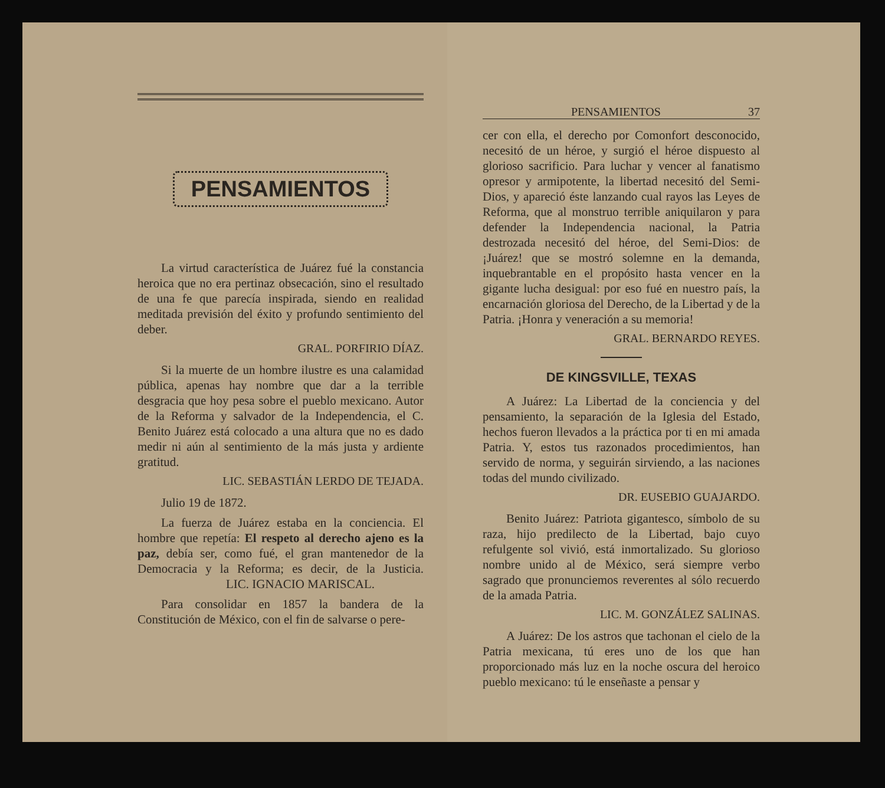PENSAMIENTOS
La virtud característica de Juárez fué la constancia heroica que no era pertinaz obsecación, sino el resultado de una fe que parecía inspirada, siendo en realidad meditada previsión del éxito y profundo sentimiento del deber.
GRAL. PORFIRIO DÍAZ.
Si la muerte de un hombre ilustre es una calamidad pública, apenas hay nombre que dar a la terrible desgracia que hoy pesa sobre el pueblo mexicano. Autor de la Reforma y salvador de la Independencia, el C. Benito Juárez está colocado a una altura que no es dado medir ni aún al sentimiento de la más justa y ardiente gratitud.
LIC. SEBASTIÁN LERDO DE TEJADA.
Julio 19 de 1872.
La fuerza de Juárez estaba en la conciencia. El hombre que repetía: El respeto al derecho ajeno es la paz, debía ser, como fué, el gran mantenedor de la Democracia y la Reforma; es decir, de la Justicia. LIC. IGNACIO MARISCAL.
Para consolidar en 1857 la bandera de la Constitución de México, con el fin de salvarse o pere-
PENSAMIENTOS 37
cer con ella, el derecho por Comonfort desconocido, necesitó de un héroe, y surgió el héroe dispuesto al glorioso sacrificio. Para luchar y vencer al fanatismo opresor y armipotente, la libertad necesitó del Semi-Dios, y apareció éste lanzando cual rayos las Leyes de Reforma, que al monstruo terrible aniquilaron y para defender la Independencia nacional, la Patria destrozada necesitó del héroe, del Semi-Dios: de ¡Juárez! que se mostró solemne en la demanda, inquebrantable en el propósito hasta vencer en la gigante lucha desigual: por eso fué en nuestro país, la encarnación gloriosa del Derecho, de la Libertad y de la Patria. ¡Honra y veneración a su memoria!
GRAL. BERNARDO REYES.
DE KINGSVILLE, TEXAS
A Juárez: La Libertad de la conciencia y del pensamiento, la separación de la Iglesia del Estado, hechos fueron llevados a la práctica por ti en mi amada Patria. Y, estos tus razonados procedimientos, han servido de norma, y seguirán sirviendo, a las naciones todas del mundo civilizado.
DR. EUSEBIO GUAJARDO.
Benito Juárez: Patriota gigantesco, símbolo de su raza, hijo predilecto de la Libertad, bajo cuyo refulgente sol vivió, está inmortalizado. Su glorioso nombre unido al de México, será siempre verbo sagrado que pronunciemos reverentes al sólo recuerdo de la amada Patria.
LIC. M. GONZÁLEZ SALINAS.
A Juárez: De los astros que tachonan el cielo de la Patria mexicana, tú eres uno de los que han proporcionado más luz en la noche oscura del heroico pueblo mexicano: tú le enseñaste a pensar y